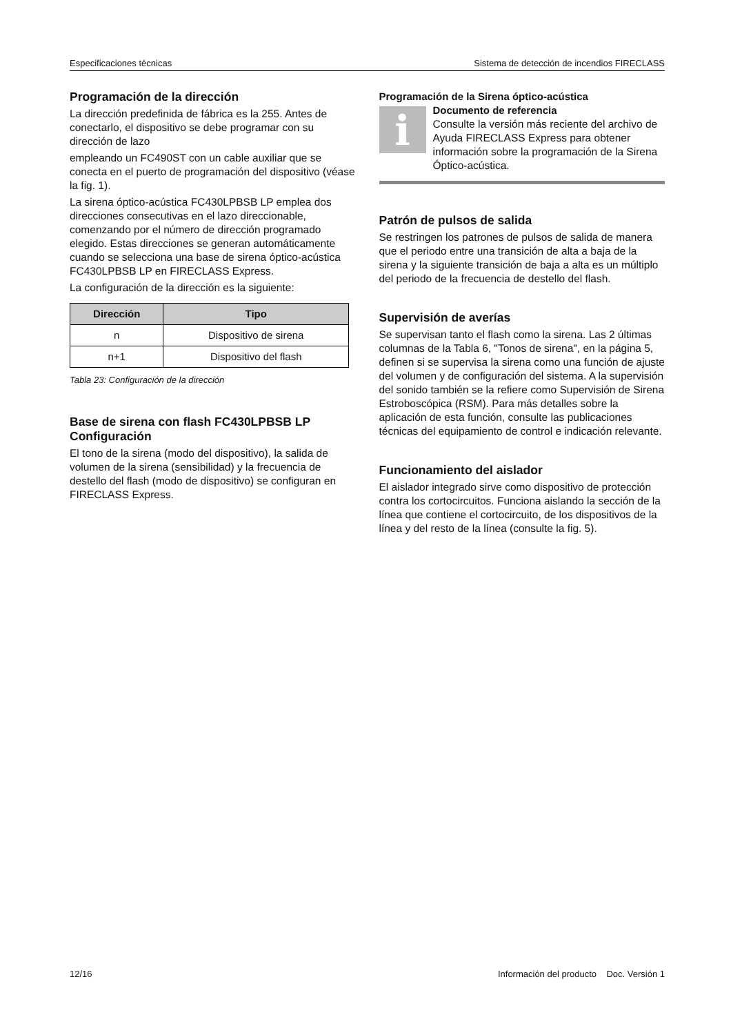Especificaciones técnicas Sistema de detección de incendios FIRECLASS
Programación de la dirección
La dirección predefinida de fábrica es la 255. Antes de conectarlo, el dispositivo se debe programar con su dirección de lazo
empleando un FC490ST con un cable auxiliar que se conecta en el puerto de programación del dispositivo (véase la fig. 1).
La sirena óptico-acústica FC430LPBSB LP emplea dos direcciones consecutivas en el lazo direccionable, comenzando por el número de dirección programado elegido. Estas direcciones se generan automáticamente cuando se selecciona una base de sirena óptico-acústica FC430LPBSB LP en FIRECLASS Express.
La configuración de la dirección es la siguiente:
| Dirección | Tipo |
| --- | --- |
| n | Dispositivo de sirena |
| n+1 | Dispositivo del flash |
Tabla 23: Configuración de la dirección
Base de sirena con flash FC430LPBSB LP Configuración
El tono de la sirena (modo del dispositivo), la salida de volumen de la sirena (sensibilidad) y la frecuencia de destello del flash (modo de dispositivo) se configuran en FIRECLASS Express.
Programación de la Sirena óptico-acústica
i
Documento de referencia
Consulte la versión más reciente del archivo de Ayuda FIRECLASS Express para obtener información sobre la programación de la Sirena Óptico-acústica.
Patrón de pulsos de salida
Se restringen los patrones de pulsos de salida de manera que el periodo entre una transición de alta a baja de la sirena y la siguiente transición de baja a alta es un múltiplo del periodo de la frecuencia de destello del flash.
Supervisión de averías
Se supervisan tanto el flash como la sirena. Las 2 últimas columnas de la Tabla 6, "Tonos de sirena", en la página 5, definen si se supervisa la sirena como una función de ajuste del volumen y de configuración del sistema. A la supervisión del sonido también se la refiere como Supervisión de Sirena Estroboscópica (RSM). Para más detalles sobre la aplicación de esta función, consulte las publicaciones técnicas del equipamiento de control e indicación relevante.
Funcionamiento del aislador
El aislador integrado sirve como dispositivo de protección contra los cortocircuitos. Funciona aislando la sección de la línea que contiene el cortocircuito, de los dispositivos de la línea y del resto de la línea (consulte la fig. 5).
12/16 Información del producto Doc. Versión 1